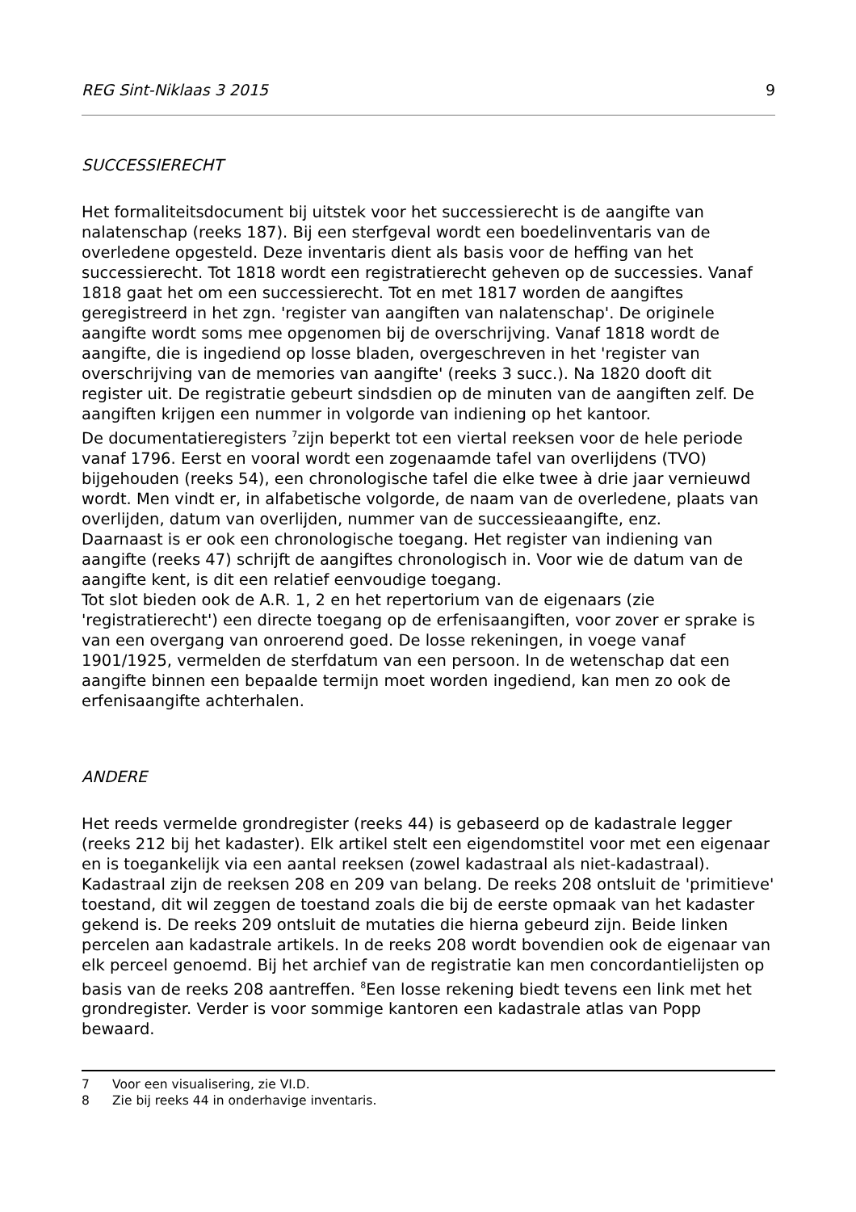REG Sint-Niklaas 3 2015 9
SUCCESSIERECHT
Het formaliteitsdocument bij uitstek voor het successierecht is de aangifte van nalatenschap (reeks 187). Bij een sterfgeval wordt een boedelinventaris van de overledene opgesteld. Deze inventaris dient als basis voor de heffing van het successierecht. Tot 1818 wordt een registratierecht geheven op de successies. Vanaf 1818 gaat het om een successierecht. Tot en met 1817 worden de aangiftes geregistreerd in het zgn. 'register van aangiften van nalatenschap'. De originele aangifte wordt soms mee opgenomen bij de overschrijving. Vanaf 1818 wordt de aangifte, die is ingediend op losse bladen, overgeschreven in het 'register van overschrijving van de memories van aangifte' (reeks 3 succ.). Na 1820 dooft dit register uit. De registratie gebeurt sindsdien op de minuten van de aangiften zelf. De aangiften krijgen een nummer in volgorde van indiening op het kantoor.
De documentatieregisters <sup>7</sup>zijn beperkt tot een viertal reeksen voor de hele periode vanaf 1796. Eerst en vooral wordt een zogenaamde tafel van overlijdens (TVO) bijgehouden (reeks 54), een chronologische tafel die elke twee à drie jaar vernieuwd wordt. Men vindt er, in alfabetische volgorde, de naam van de overledene, plaats van overlijden, datum van overlijden, nummer van de successieaangifte, enz.
Daarnaast is er ook een chronologische toegang. Het register van indiening van aangifte (reeks 47) schrijft de aangiftes chronologisch in. Voor wie de datum van de aangifte kent, is dit een relatief eenvoudige toegang.
Tot slot bieden ook de A.R. 1, 2 en het repertorium van de eigenaars (zie 'registratierecht') een directe toegang op de erfenisaangiften, voor zover er sprake is van een overgang van onroerend goed. De losse rekeningen, in voege vanaf 1901/1925, vermelden de sterfdatum van een persoon. In de wetenschap dat een aangifte binnen een bepaalde termijn moet worden ingediend, kan men zo ook de erfenisaangifte achterhalen.
ANDERE
Het reeds vermelde grondregister (reeks 44) is gebaseerd op de kadastrale legger (reeks 212 bij het kadaster). Elk artikel stelt een eigendomstitel voor met een eigenaar en is toegankelijk via een aantal reeksen (zowel kadastraal als niet-kadastraal). Kadastraal zijn de reeksen 208 en 209 van belang. De reeks 208 ontsluit de 'primitieve' toestand, dit wil zeggen de toestand zoals die bij de eerste opmaak van het kadaster gekend is. De reeks 209 ontsluit de mutaties die hierna gebeurd zijn. Beide linken percelen aan kadastrale artikels. In de reeks 208 wordt bovendien ook de eigenaar van elk perceel genoemd. Bij het archief van de registratie kan men concordantielijsten op basis van de reeks 208 aantreffen. <sup>8</sup>Een losse rekening biedt tevens een link met het grondregister. Verder is voor sommige kantoren een kadastrale atlas van Popp bewaard.
7 Voor een visualisering, zie VI.D.
8 Zie bij reeks 44 in onderhavige inventaris.